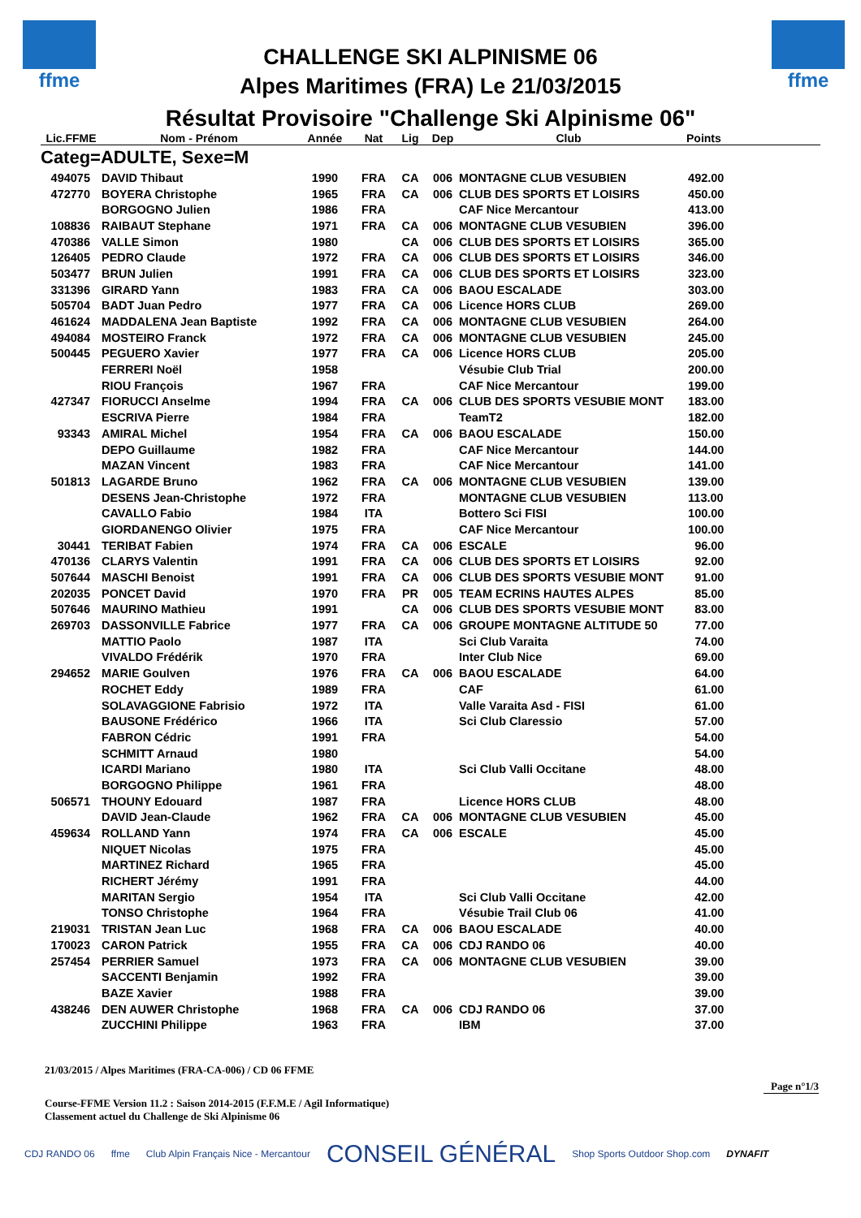ffme ffme
CHALLENGE SKI ALPINISME 06
Alpes Maritimes (FRA) Le 21/03/2015
Résultat Provisoire "Challenge Ski Alpinisme 06"
| Lic.FFME | Nom - Prénom | Année | Nat | Lig | Dep | Club | Points |
| --- | --- | --- | --- | --- | --- | --- | --- |
| Categ=ADULTE, Sexe=M | | | | | | | |
| 494075 | DAVID Thibaut | 1990 | FRA | CA | 006 | MONTAGNE CLUB VESUBIEN | 492.00 |
| 472770 | BOYERA Christophe | 1965 | FRA | CA | 006 | CLUB DES SPORTS ET LOISIRS | 450.00 |
| | BORGOGNO Julien | 1986 | FRA | | | CAF Nice Mercantour | 413.00 |
| 108836 | RAIBAUT Stephane | 1971 | FRA | CA | 006 | MONTAGNE CLUB VESUBIEN | 396.00 |
| 470386 | VALLE Simon | 1980 | | CA | 006 | CLUB DES SPORTS ET LOISIRS | 365.00 |
| 126405 | PEDRO Claude | 1972 | FRA | CA | 006 | CLUB DES SPORTS ET LOISIRS | 346.00 |
| 503477 | BRUN Julien | 1991 | FRA | CA | 006 | CLUB DES SPORTS ET LOISIRS | 323.00 |
| 331396 | GIRARD Yann | 1983 | FRA | CA | 006 | BAOU ESCALADE | 303.00 |
| 505704 | BADT Juan Pedro | 1977 | FRA | CA | 006 | Licence HORS CLUB | 269.00 |
| 461624 | MADDALENA Jean Baptiste | 1992 | FRA | CA | 006 | MONTAGNE CLUB VESUBIEN | 264.00 |
| 494084 | MOSTEIRO Franck | 1972 | FRA | CA | 006 | MONTAGNE CLUB VESUBIEN | 245.00 |
| 500445 | PEGUERO Xavier | 1977 | FRA | CA | 006 | Licence HORS CLUB | 205.00 |
| | FERRERI Noël | 1958 | | | | Vésubie Club Trial | 200.00 |
| | RIOU François | 1967 | FRA | | | CAF Nice Mercantour | 199.00 |
| 427347 | FIORUCCI Anselme | 1994 | FRA | CA | 006 | CLUB DES SPORTS VESUBIE MONT | 183.00 |
| | ESCRIVA Pierre | 1984 | FRA | | | TeamT2 | 182.00 |
| 93343 | AMIRAL Michel | 1954 | FRA | CA | 006 | BAOU ESCALADE | 150.00 |
| | DEPO Guillaume | 1982 | FRA | | | CAF Nice Mercantour | 144.00 |
| | MAZAN Vincent | 1983 | FRA | | | CAF Nice Mercantour | 141.00 |
| 501813 | LAGARDE Bruno | 1962 | FRA | CA | 006 | MONTAGNE CLUB VESUBIEN | 139.00 |
| | DESENS Jean-Christophe | 1972 | FRA | | | MONTAGNE CLUB VESUBIEN | 113.00 |
| | CAVALLO Fabio | 1984 | ITA | | | Bottero Sci FISI | 100.00 |
| | GIORDANENGO Olivier | 1975 | FRA | | | CAF Nice Mercantour | 100.00 |
| 30441 | TERIBAT Fabien | 1974 | FRA | CA | 006 | ESCALE | 96.00 |
| 470136 | CLARYS Valentin | 1991 | FRA | CA | 006 | CLUB DES SPORTS ET LOISIRS | 92.00 |
| 507644 | MASCHI Benoist | 1991 | FRA | CA | 006 | CLUB DES SPORTS VESUBIE MONT | 91.00 |
| 202035 | PONCET David | 1970 | FRA | PR | 005 | TEAM ECRINS HAUTES ALPES | 85.00 |
| 507646 | MAURINO Mathieu | 1991 | | CA | 006 | CLUB DES SPORTS VESUBIE MONT | 83.00 |
| 269703 | DASSONVILLE Fabrice | 1977 | FRA | CA | 006 | GROUPE MONTAGNE ALTITUDE 50 | 77.00 |
| | MATTIO Paolo | 1987 | ITA | | | Sci Club Varaita | 74.00 |
| | VIVALDO Frédérik | 1970 | FRA | | | Inter Club Nice | 69.00 |
| 294652 | MARIE Goulven | 1976 | FRA | CA | 006 | BAOU ESCALADE | 64.00 |
| | ROCHET Eddy | 1989 | FRA | | | CAF | 61.00 |
| | SOLAVAGGIONE Fabrisio | 1972 | ITA | | | Valle Varaita Asd - FISI | 61.00 |
| | BAUSONE Frédérico | 1966 | ITA | | | Sci Club Claressio | 57.00 |
| | FABRON Cédric | 1991 | FRA | | | | 54.00 |
| | SCHMITT Arnaud | 1980 | | | | | 54.00 |
| | ICARDI Mariano | 1980 | ITA | | | Sci Club Valli Occitane | 48.00 |
| | BORGOGNO Philippe | 1961 | FRA | | | | 48.00 |
| 506571 | THOUNY Edouard | 1987 | FRA | | | Licence HORS CLUB | 48.00 |
| | DAVID Jean-Claude | 1962 | FRA | CA | 006 | MONTAGNE CLUB VESUBIEN | 45.00 |
| 459634 | ROLLAND Yann | 1974 | FRA | CA | 006 | ESCALE | 45.00 |
| | NIQUET Nicolas | 1975 | FRA | | | | 45.00 |
| | MARTINEZ Richard | 1965 | FRA | | | | 45.00 |
| | RICHERT Jérémy | 1991 | FRA | | | | 44.00 |
| | MARITAN Sergio | 1954 | ITA | | | Sci Club Valli Occitane | 42.00 |
| | TONSO Christophe | 1964 | FRA | | | Vésubie Trail Club 06 | 41.00 |
| 219031 | TRISTAN Jean Luc | 1968 | FRA | CA | 006 | BAOU ESCALADE | 40.00 |
| 170023 | CARON Patrick | 1955 | FRA | CA | 006 | CDJ RANDO 06 | 40.00 |
| 257454 | PERRIER Samuel | 1973 | FRA | CA | 006 | MONTAGNE CLUB VESUBIEN | 39.00 |
| | SACCENTI Benjamin | 1992 | FRA | | | | 39.00 |
| | BAZE Xavier | 1988 | FRA | | | | 39.00 |
| 438246 | DEN AUWER Christophe | 1968 | FRA | CA | 006 | CDJ RANDO 06 | 37.00 |
| | ZUCCHINI Philippe | 1963 | FRA | | | IBM | 37.00 |
21/03/2015 / Alpes Maritimes (FRA-CA-006) / CD 06 FFME
Page n°1/3
Course-FFME Version 11.2 : Saison 2014-2015 (F.F.M.E / Agil Informatique)
Classement actuel du Challenge de Ski Alpinisme 06
CDJ RANDO 06 ffme Club Alpin Français Nice - Mercantour CONSEIL GÉNÉRAL Shop Sports Outdoor Shop.com DYNAFIT